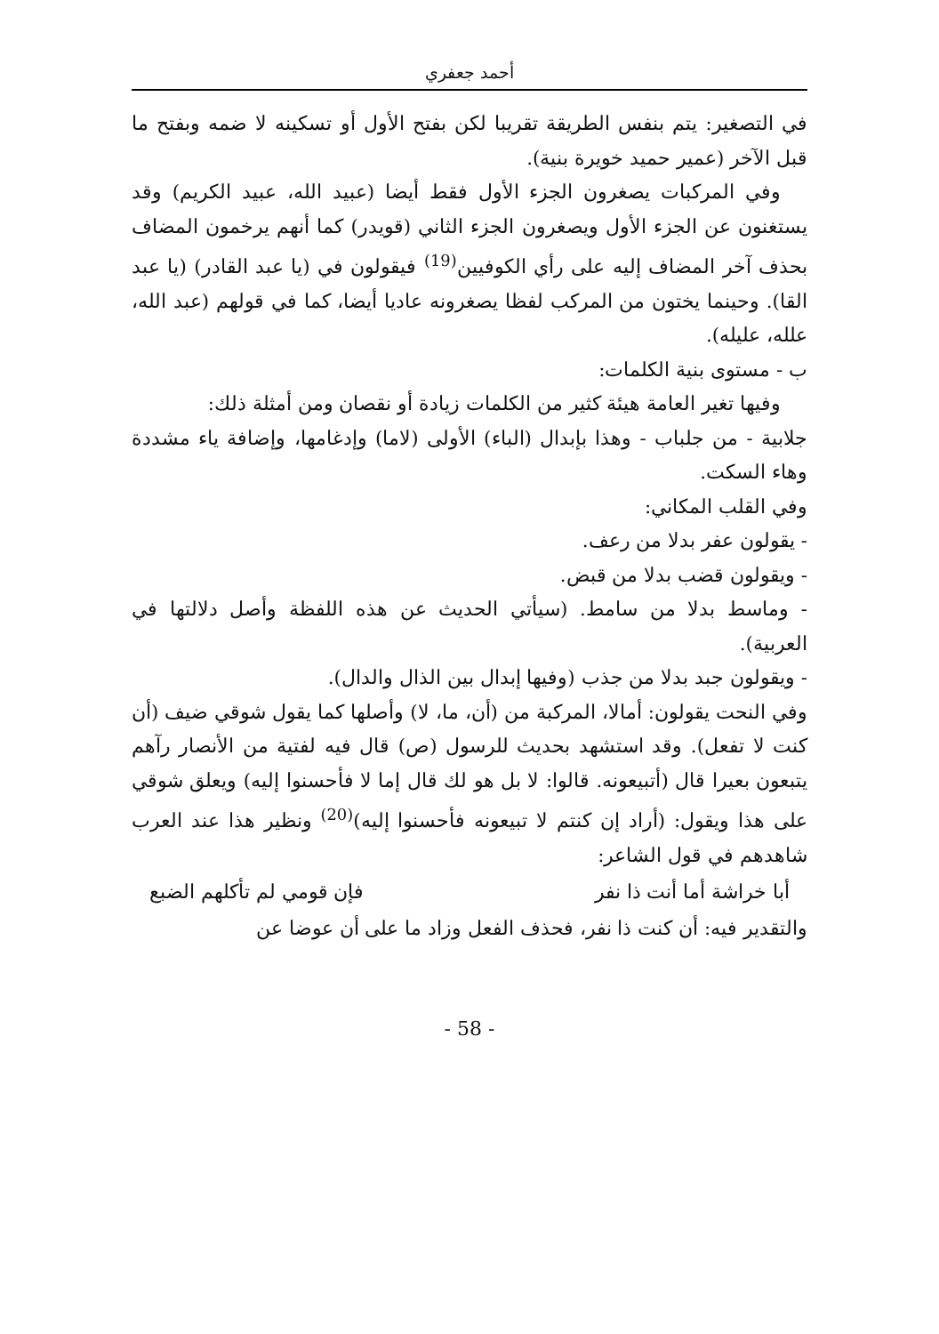أحمد جعفري
في التصغير: يتم بنفس الطريقة تقريبا لكن بفتح الأول أو تسكينه لا ضمه وبفتح ما قبل الآخر (عمير حميد خويرة بنية).
وفي المركبات يصغرون الجزء الأول فقط أيضا (عبيد الله، عبيد الكريم) وقد يستغنون عن الجزء الأول ويصغرون الجزء الثاني (قويدر) كما أنهم يرخمون المضاف بحذف آخر المضاف إليه على رأي الكوفيين<sup>(19)</sup> فيقولون في (يا عبد القادر) (يا عبد القا). وحينما يختون من المركب لفظا يصغرونه عاديا أيضا، كما في قولهم (عبد الله، علله، عليله).
ب - مستوى بنية الكلمات:
وفيها تغير العامة هيئة كثير من الكلمات زيادة أو نقصان ومن أمثلة ذلك:
جلابية - من جلباب - وهذا بإبدال (الباء) الأولى (لاما) وإدغامها، وإضافة ياء مشددة وهاء السكت.
وفي القلب المكاني:
- يقولون عفر بدلا من رعف.
- ويقولون قضب بدلا من قبض.
- وماسط بدلا من سامط. (سيأتي الحديث عن هذه اللفظة وأصل دلالتها في العربية).
- ويقولون جبد بدلا من جذب (وفيها إبدال بين الذال والدال).
وفي النحت يقولون: أمالا، المركبة من (أن، ما، لا) وأصلها كما يقول شوقي ضيف (أن كنت لا تفعل). وقد استشهد بحديث للرسول (ص) قال فيه لفتية من الأنصار رآهم يتبعون بعيرا قال (أتبيعونه. قالوا: لا بل هو لك قال إما لا فأحسنوا إليه) ويعلق شوقي على هذا ويقول: (أراد إن كنتم لا تبيعونه فأحسنوا إليه)<sup>(20)</sup> ونظير هذا عند العرب شاهدهم في قول الشاعر:
أبا خراشة أما أنت ذا نفر فإن قومي لم تأكلهم الضبع
والتقدير فيه: أن كنت ذا نفر، فحذف الفعل وزاد ما على أن عوضا عن
- 58 -